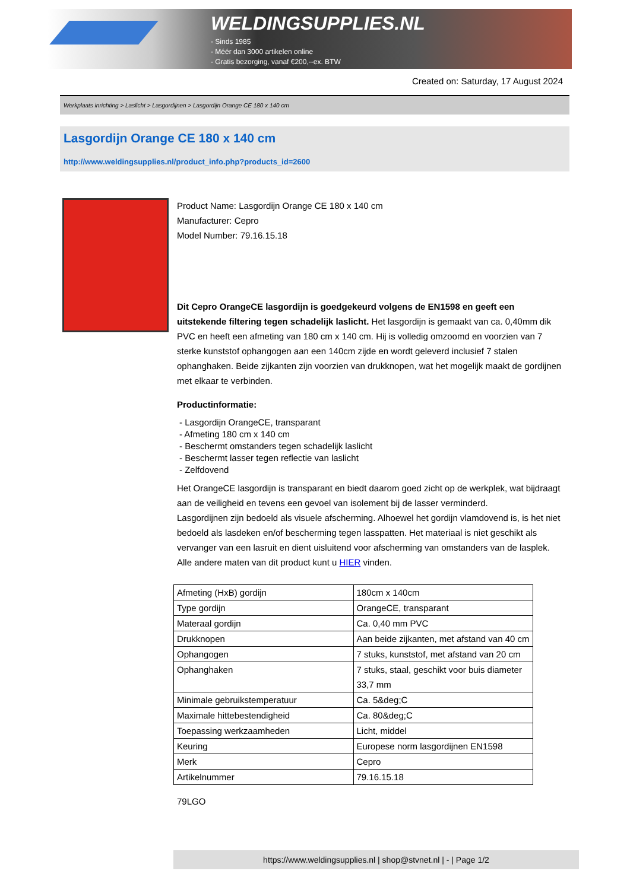WELDINGSUPPLIES.NL
- Sinds 1985
- Méér dan 3000 artikelen online
- Gratis bezorging, vanaf €200,--ex. BTW
Created on: Saturday, 17 August 2024
Werkplaats inrichting > Laslicht > Lasgordijnen > Lasgordijn Orange CE 180 x 140 cm
Lasgordijn Orange CE 180 x 140 cm
http://www.weldingsupplies.nl/product_info.php?products_id=2600
Product Name: Lasgordijn Orange CE 180 x 140 cm
Manufacturer: Cepro
Model Number: 79.16.15.18
Dit Cepro OrangeCE lasgordijn is goedgekeurd volgens de EN1598 en geeft een uitstekende filtering tegen schadelijk laslicht. Het lasgordijn is gemaakt van ca. 0,40mm dik PVC en heeft een afmeting van 180 cm x 140 cm. Hij is volledig omzoomd en voorzien van 7 sterke kunststof ophangogen aan een 140cm zijde en wordt geleverd inclusief 7 stalen ophanghaken. Beide zijkanten zijn voorzien van drukknopen, wat het mogelijk maakt de gordijnen met elkaar te verbinden.
Productinformatie:
- Lasgordijn OrangeCE, transparant
- Afmeting 180 cm x 140 cm
- Beschermt omstanders tegen schadelijk laslicht
- Beschermt lasser tegen reflectie van laslicht
- Zelfdovend
Het OrangeCE lasgordijn is transparant en biedt daarom goed zicht op de werkplek, wat bijdraagt aan de veiligheid en tevens een gevoel van isolement bij de lasser verminderd.
Lasgordijnen zijn bedoeld als visuele afscherming. Alhoewel het gordijn vlamdovend is, is het niet bedoeld als lasdeken en/of bescherming tegen lasspatten. Het materiaal is niet geschikt als vervanger van een lasruit en dient uisluitend voor afscherming van omstanders van de lasplek.
Alle andere maten van dit product kunt u HIER vinden.
| Afmeting (HxB) gordijn | 180cm x 140cm |
| Type gordijn | OrangeCE, transparant |
| Materaal gordijn | Ca. 0,40 mm PVC |
| Drukknopen | Aan beide zijkanten, met afstand van 40 cm |
| Ophangogen | 7 stuks, kunststof, met afstand van 20 cm |
| Ophanghaken | 7 stuks, staal, geschikt voor buis diameter 33,7 mm |
| Minimale gebruikstemperatuur | Ca. 5&deg;C |
| Maximale hittebestendigheid | Ca. 80&deg;C |
| Toepassing werkzaamheden | Licht, middel |
| Keuring | Europese norm lasgordijnen EN1598 |
| Merk | Cepro |
| Artikelnummer | 79.16.15.18 |
79LGO
https://www.weldingsupplies.nl | shop@stvnet.nl | - | Page 1/2